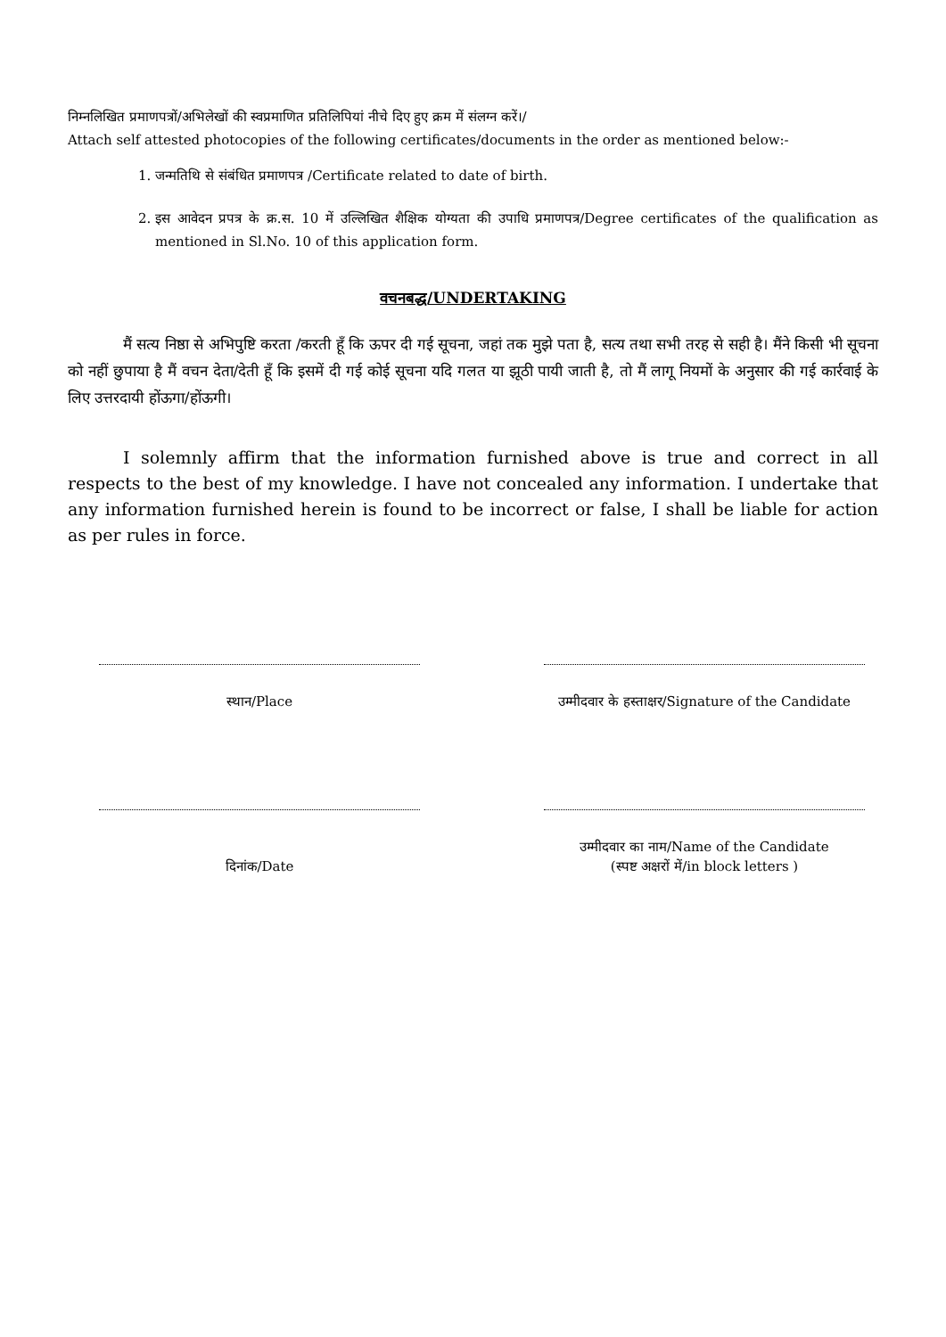निम्नलिखित प्रमाणपत्रों/अभिलेखों की स्वप्रमाणित प्रतिलिपियां नीचे दिए हुए क्रम में संलग्न करें।/
Attach self attested photocopies of the following certificates/documents in the order as mentioned below:-
1. जन्मतिथि से संबंधित प्रमाणपत्र /Certificate related to date of birth.
2. इस आवेदन प्रपत्र के क्र.स. 10 में उल्लिखित शैक्षिक योग्यता की उपाधि प्रमाणपत्र/Degree certificates of the qualification as mentioned in Sl.No. 10 of this application form.
वचनबद्ध/UNDERTAKING
मैं सत्य निष्ठा से अभिपुष्टि करता /करती हूँ कि ऊपर दी गई सूचना, जहां तक मुझे पता है, सत्य तथा सभी तरह से सही है। मैंने किसी भी सूचना को नहीं छुपाया है मैं वचन देता/देती हूँ कि इसमें दी गई कोई सूचना यदि गलत या झूठी पायी जाती है, तो मैं लागू नियमों के अनुसार की गई कार्रवाई के लिए उत्तरदायी होंऊगा/होंऊगी।
I solemnly affirm that the information furnished above is true and correct in all respects to the best of my knowledge. I have not concealed any information. I undertake that any information furnished herein is found to be incorrect or false, I shall be liable for action as per rules in force.
स्थान/Place उम्मीदवार के हस्ताक्षर/Signature of the Candidate
दिनांक/Date उम्मीदवार का नाम/Name of the Candidate
(स्पष्ट अक्षरों में/in block letters )